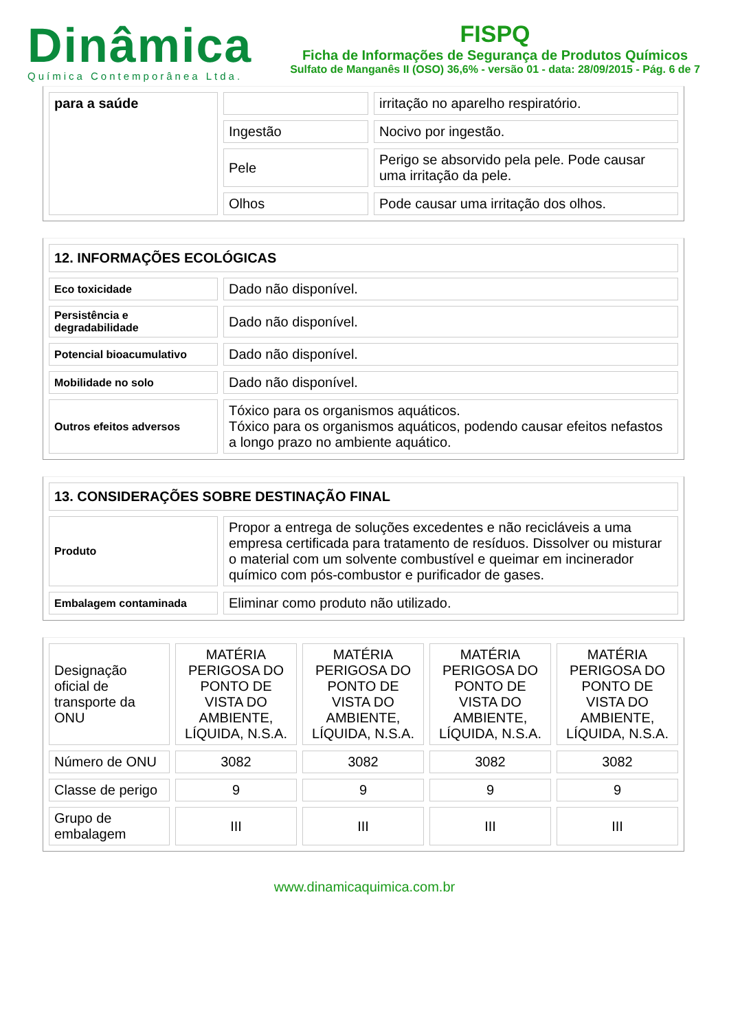Dinâmica
Química Contemporânea Ltda.
FISPQ
Ficha de Informações de Segurança de Produtos Químicos
Sulfato de Manganês II (OSO) 36,6% - versão 01 - data: 28/09/2015 - Pág. 6 de 7
| para a saúde | | irritação no aparelho respiratório. |
| | Ingestão | Nocivo por ingestão. |
| | Pele | Perigo se absorvido pela pele. Pode causar uma irritação da pele. |
| | Olhos | Pode causar uma irritação dos olhos. |
| 12. INFORMAÇÕES ECOLÓGICAS | |
| --- | --- |
| Eco toxicidade | Dado não disponível. |
| Persistência e degradabilidade | Dado não disponível. |
| Potencial bioacumulativo | Dado não disponível. |
| Mobilidade no solo | Dado não disponível. |
| Outros efeitos adversos | Tóxico para os organismos aquáticos. Tóxico para os organismos aquáticos, podendo causar efeitos nefastos a longo prazo no ambiente aquático. |
| 13. CONSIDERAÇÕES SOBRE DESTINAÇÃO FINAL | |
| --- | --- |
| Produto | Propor a entrega de soluções excedentes e não recicláveis a uma empresa certificada para tratamento de resíduos. Dissolver ou misturar o material com um solvente combustível e queimar em incinerador químico com pós-combustor e purificador de gases. |
| Embalagem contaminada | Eliminar como produto não utilizado. |
| Designação oficial de transporte da ONU | MATÉRIA PERIGOSA DO PONTO DE VISTA DO AMBIENTE, LÍQUIDA, N.S.A. | MATÉRIA PERIGOSA DO PONTO DE VISTA DO AMBIENTE, LÍQUIDA, N.S.A. | MATÉRIA PERIGOSA DO PONTO DE VISTA DO AMBIENTE, LÍQUIDA, N.S.A. | MATÉRIA PERIGOSA DO PONTO DE VISTA DO AMBIENTE, LÍQUIDA, N.S.A. |
| Número de ONU | 3082 | 3082 | 3082 | 3082 |
| Classe de perigo | 9 | 9 | 9 | 9 |
| Grupo de embalagem | III | III | III | III |
www.dinamicaquimica.com.br